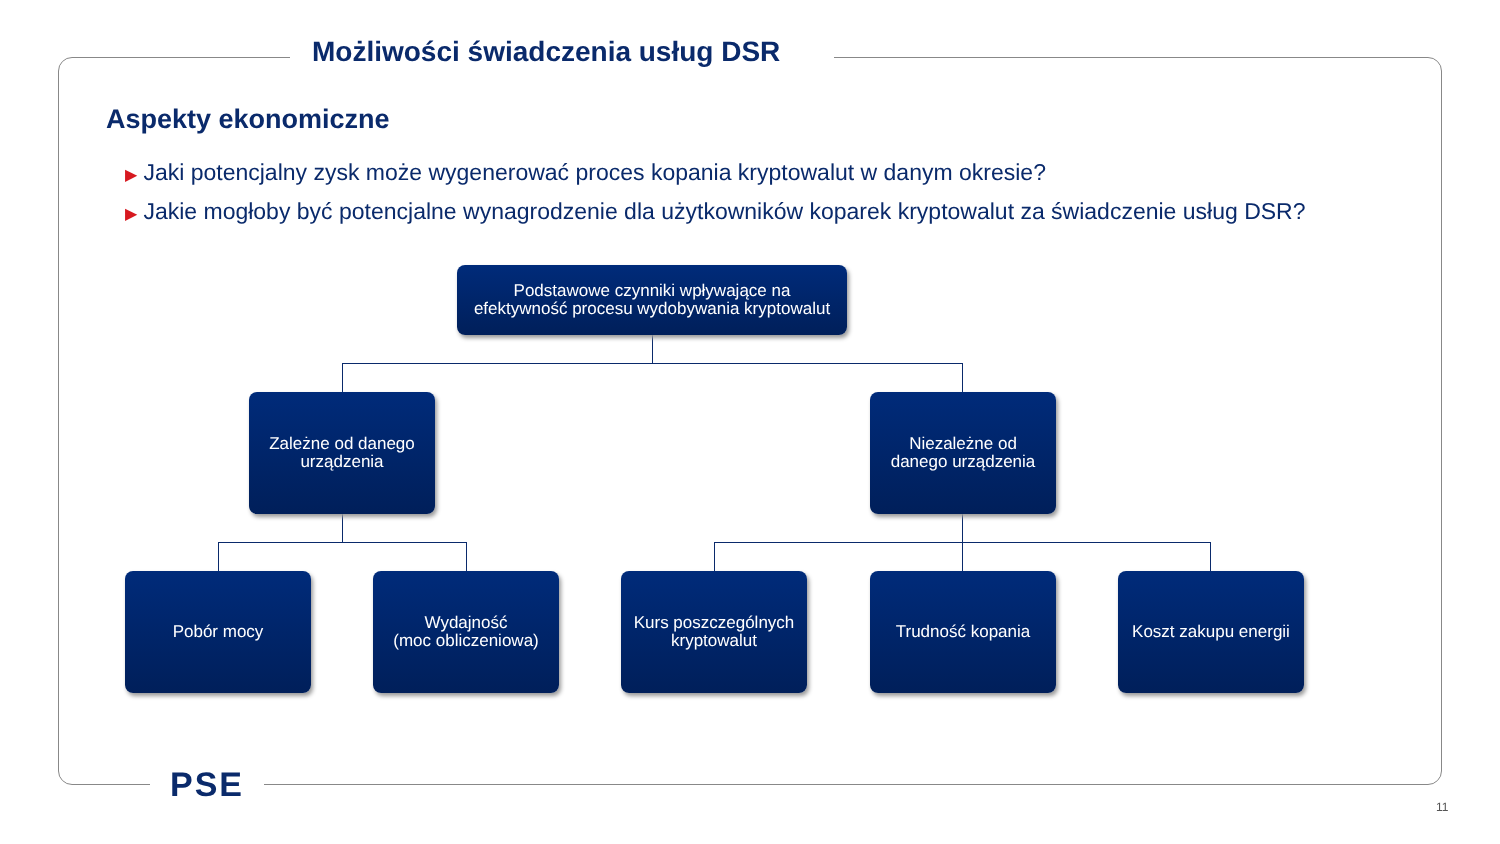Możliwości świadczenia usług DSR
Aspekty ekonomiczne
▶ Jaki potencjalny zysk może wygenerować proces kopania kryptowalut w danym okresie?
▶ Jakie mogłoby być potencjalne wynagrodzenie dla użytkowników koparek kryptowalut za świadczenie usług DSR?
Podstawowe czynniki wpływające na
efektywność procesu wydobywania kryptowalut
Zależne od danego
urządzenia
Niezależne od
danego urządzenia
Pobór mocy
Wydajność
(moc obliczeniowa)
Kurs poszczególnych
kryptowalut
Trudność kopania
Koszt zakupu energii
PSE
11